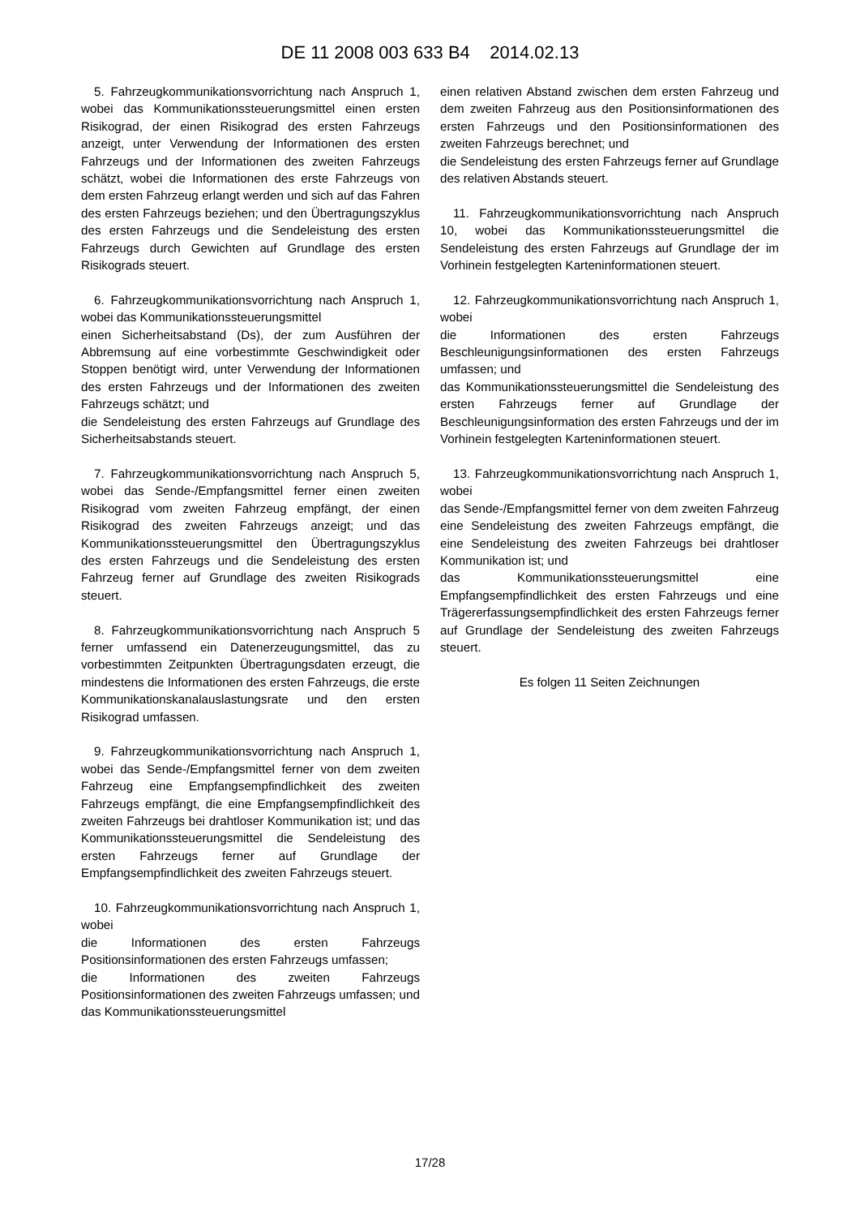DE 11 2008 003 633 B4 2014.02.13
5. Fahrzeugkommunikationsvorrichtung nach Anspruch 1, wobei das Kommunikationssteuerungsmittel einen ersten Risikograd, der einen Risikograd des ersten Fahrzeugs anzeigt, unter Verwendung der Informationen des ersten Fahrzeugs und der Informationen des zweiten Fahrzeugs schätzt, wobei die Informationen des erste Fahrzeugs von dem ersten Fahrzeug erlangt werden und sich auf das Fahren des ersten Fahrzeugs beziehen; und den Übertragungszyklus des ersten Fahrzeugs und die Sendeleistung des ersten Fahrzeugs durch Gewichten auf Grundlage des ersten Risikograds steuert.
6. Fahrzeugkommunikationsvorrichtung nach Anspruch 1, wobei das Kommunikationssteuerungsmittel
einen Sicherheitsabstand (Ds), der zum Ausführen der Abbremsung auf eine vorbestimmte Geschwindigkeit oder Stoppen benötigt wird, unter Verwendung der Informationen des ersten Fahrzeugs und der Informationen des zweiten Fahrzeugs schätzt; und
die Sendeleistung des ersten Fahrzeugs auf Grundlage des Sicherheitsabstands steuert.
7. Fahrzeugkommunikationsvorrichtung nach Anspruch 5, wobei das Sende-/Empfangsmittel ferner einen zweiten Risikograd vom zweiten Fahrzeug empfängt, der einen Risikograd des zweiten Fahrzeugs anzeigt; und das Kommunikationssteuerungsmittel den Übertragungszyklus des ersten Fahrzeugs und die Sendeleistung des ersten Fahrzeug ferner auf Grundlage des zweiten Risikograds steuert.
8. Fahrzeugkommunikationsvorrichtung nach Anspruch 5 ferner umfassend ein Datenerzeugungsmittel, das zu vorbestimmten Zeitpunkten Übertragungsdaten erzeugt, die mindestens die Informationen des ersten Fahrzeugs, die erste Kommunikationskanalauslastungsrate und den ersten Risikograd umfassen.
9. Fahrzeugkommunikationsvorrichtung nach Anspruch 1, wobei das Sende-/Empfangsmittel ferner von dem zweiten Fahrzeug eine Empfangsempfindlichkeit des zweiten Fahrzeugs empfängt, die eine Empfangsempfindlichkeit des zweiten Fahrzeugs bei drahtloser Kommunikation ist; und das Kommunikationssteuerungsmittel die Sendeleistung des ersten Fahrzeugs ferner auf Grundlage der Empfangsempfindlichkeit des zweiten Fahrzeugs steuert.
10. Fahrzeugkommunikationsvorrichtung nach Anspruch 1, wobei
die Informationen des ersten Fahrzeugs Positionsinformationen des ersten Fahrzeugs umfassen;
die Informationen des zweiten Fahrzeugs Positionsinformationen des zweiten Fahrzeugs umfassen; und
das Kommunikationssteuerungsmittel
einen relativen Abstand zwischen dem ersten Fahrzeug und dem zweiten Fahrzeug aus den Positionsinformationen des ersten Fahrzeugs und den Positionsinformationen des zweiten Fahrzeugs berechnet; und
die Sendeleistung des ersten Fahrzeugs ferner auf Grundlage des relativen Abstands steuert.
11. Fahrzeugkommunikationsvorrichtung nach Anspruch 10, wobei das Kommunikationssteuerungsmittel die Sendeleistung des ersten Fahrzeugs auf Grundlage der im Vorhinein festgelegten Karteninformationen steuert.
12. Fahrzeugkommunikationsvorrichtung nach Anspruch 1, wobei
die Informationen des ersten Fahrzeugs Beschleunigungsinformationen des ersten Fahrzeugs umfassen; und
das Kommunikationssteuerungsmittel die Sendeleistung des ersten Fahrzeugs ferner auf Grundlage der Beschleunigungsinformation des ersten Fahrzeugs und der im Vorhinein festgelegten Karteninformationen steuert.
13. Fahrzeugkommunikationsvorrichtung nach Anspruch 1, wobei
das Sende-/Empfangsmittel ferner von dem zweiten Fahrzeug eine Sendeleistung des zweiten Fahrzeugs empfängt, die eine Sendeleistung des zweiten Fahrzeugs bei drahtloser Kommunikation ist; und
das Kommunikationssteuerungsmittel eine Empfangsempfindlichkeit des ersten Fahrzeugs und eine Trägererfassungsempfindlichkeit des ersten Fahrzeugs ferner auf Grundlage der Sendeleistung des zweiten Fahrzeugs steuert.
Es folgen 11 Seiten Zeichnungen
17/28